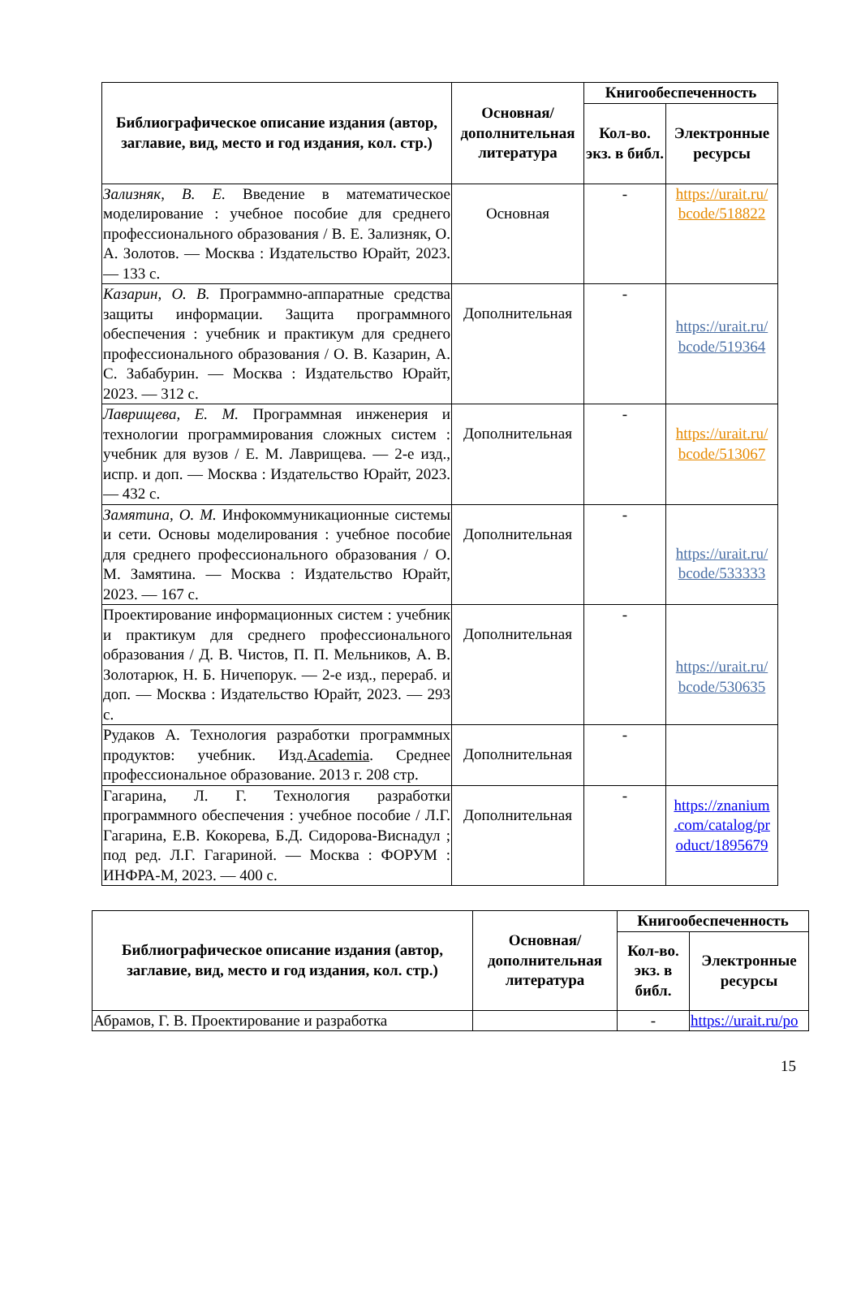| Библиографическое описание издания (автор, заглавие, вид, место и год издания, кол. стр.) | Основная/ дополнительная литература | Книгообеспеченность | |
| --- | --- | --- | --- |
| | | Кол-во. экз. в библ. | Электронные ресурсы |
| Зализняк, В. Е. Введение в математическое моделирование : учебное пособие для среднего профессионального образования / В. Е. Зализняк, О. А. Золотов. — Москва : Издательство Юрайт, 2023. — 133 с. | Основная | - | https://urait.ru/ bcode/518822 |
| Казарин, О. В. Программно-аппаратные средства защиты информации. Защита программного обеспечения : учебник и практикум для среднего профессионального образования / О. В. Казарин, А. С. Забабурин. — Москва : Издательство Юрайт, 2023. — 312 с. | Дополнительная | - | https://urait.ru/ bcode/519364 |
| Лаврищева, Е. М. Программная инженерия и технологии программирования сложных систем : учебник для вузов / Е. М. Лаврищева. — 2-е изд., испр. и доп. — Москва : Издательство Юрайт, 2023. — 432 с. | Дополнительная | - | https://urait.ru/ bcode/513067 |
| Замятина, О. М. Инфокоммуникационные системы и сети. Основы моделирования : учебное пособие для среднего профессионального образования / О. М. Замятина. — Москва : Издательство Юрайт, 2023. — 167 с. | Дополнительная | - | https://urait.ru/ bcode/533333 |
| Проектирование информационных систем : учебник и практикум для среднего профессионального образования / Д. В. Чистов, П. П. Мельников, А. В. Золотарюк, Н. Б. Ничепорук. — 2-е изд., перераб. и доп. — Москва : Издательство Юрайт, 2023. — 293 с. | Дополнительная | - | https://urait.ru/ bcode/530635 |
| Рудаков А. Технология разработки программных продуктов: учебник. Изд. Academia . Среднее профессиональное образование. 2013 г. 208 стр. | Дополнительная | - | |
| Гагарина, Л. Г. Технология разработки программного обеспечения : учебное пособие / Л.Г. Гагарина, Е.В. Кокорева, Б.Д. Сидорова-Виснадул ; под ред. Л.Г. Гагариной. — Москва : ФОРУМ : ИНФРА-М, 2023. — 400 с. | Дополнительная | - | https://znanium .com/catalog/pr oduct/1895679 |
| Библиографическое описание издания (автор, заглавие, вид, место и год издания, кол. стр.) | Основная/ дополнительная литература | Книгообеспеченность | |
| --- | --- | --- | --- |
| | | Кол-во. экз. в библ. | Электронные ресурсы |
| Абрамов, Г. В. Проектирование и разработка | | - | https://urait.ru/po |
15